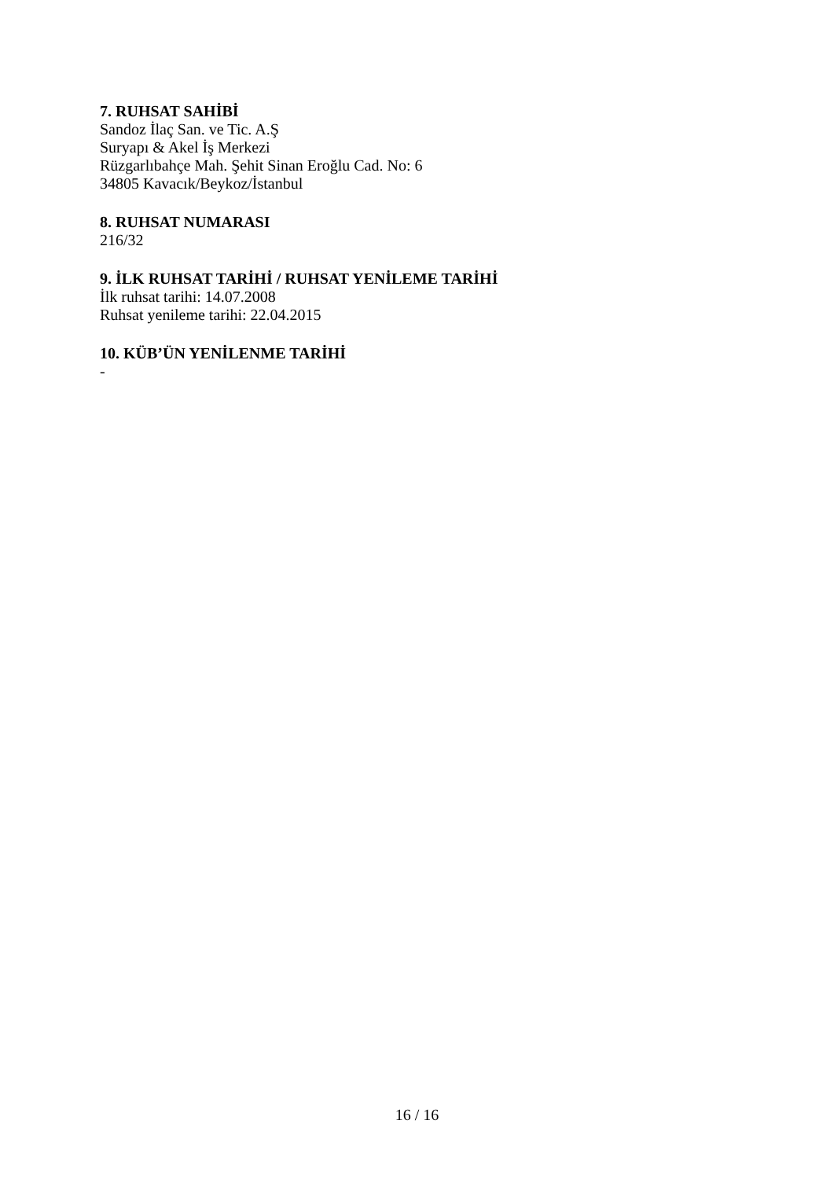7. RUHSAT SAHİBİ
Sandoz İlaç San. ve Tic. A.Ş
Suryapı & Akel İş Merkezi
Rüzgarlıbahçe Mah. Şehit Sinan Eroğlu Cad. No: 6
34805 Kavacık/Beykoz/İstanbul
8. RUHSAT NUMARASI
216/32
9. İLK RUHSAT TARİHİ / RUHSAT YENİLEME TARİHİ
İlk ruhsat tarihi: 14.07.2008
Ruhsat yenileme tarihi: 22.04.2015
10. KÜB’ÜN YENİLENME TARİHİ
-
16 / 16